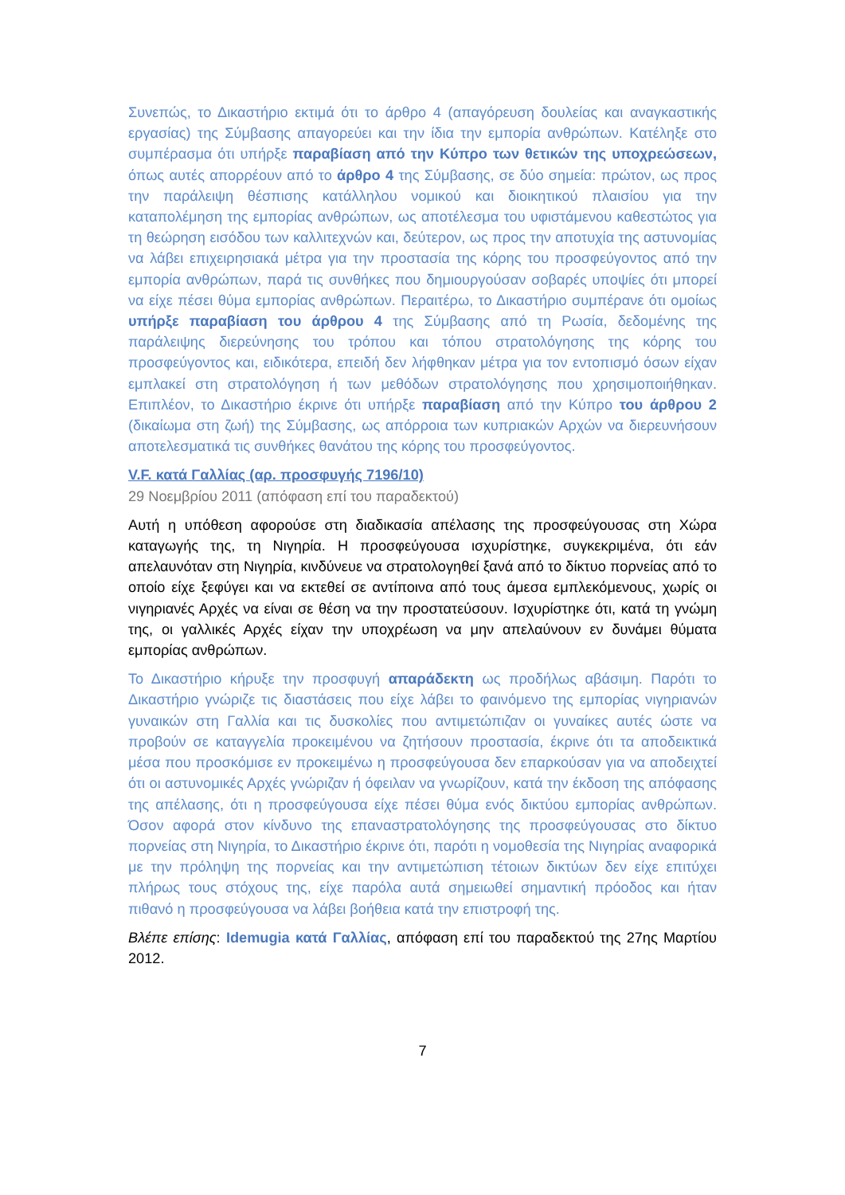Συνεπώς, το Δικαστήριο εκτιμά ότι το άρθρο 4 (απαγόρευση δουλείας και αναγκαστικής εργασίας) της Σύμβασης απαγορεύει και την ίδια την εμπορία ανθρώπων. Κατέληξε στο συμπέρασμα ότι υπήρξε παραβίαση από την Κύπρο των θετικών της υποχρεώσεων, όπως αυτές απορρέουν από το άρθρο 4 της Σύμβασης, σε δύο σημεία: πρώτον, ως προς την παράλειψη θέσπισης κατάλληλου νομικού και διοικητικού πλαισίου για την καταπολέμηση της εμπορίας ανθρώπων, ως αποτέλεσμα του υφιστάμενου καθεστώτος για τη θεώρηση εισόδου των καλλιτεχνών και, δεύτερον, ως προς την αποτυχία της αστυνομίας να λάβει επιχειρησιακά μέτρα για την προστασία της κόρης του προσφεύγοντος από την εμπορία ανθρώπων, παρά τις συνθήκες που δημιουργούσαν σοβαρές υποψίες ότι μπορεί να είχε πέσει θύμα εμπορίας ανθρώπων. Περαιτέρω, το Δικαστήριο συμπέρανε ότι ομοίως υπήρξε παραβίαση του άρθρου 4 της Σύμβασης από τη Ρωσία, δεδομένης της παράλειψης διερεύνησης του τρόπου και τόπου στρατολόγησης της κόρης του προσφεύγοντος και, ειδικότερα, επειδή δεν λήφθηκαν μέτρα για τον εντοπισμό όσων είχαν εμπλακεί στη στρατολόγηση ή των μεθόδων στρατολόγησης που χρησιμοποιήθηκαν. Επιπλέον, το Δικαστήριο έκρινε ότι υπήρξε παραβίαση από την Κύπρο του άρθρου 2 (δικαίωμα στη ζωή) της Σύμβασης, ως απόρροια των κυπριακών Αρχών να διερευνήσουν αποτελεσματικά τις συνθήκες θανάτου της κόρης του προσφεύγοντος.
V.F. κατά Γαλλίας (αρ. προσφυγής 7196/10)
29 Νοεμβρίου 2011 (απόφαση επί του παραδεκτού)
Αυτή η υπόθεση αφορούσε στη διαδικασία απέλασης της προσφεύγουσας στη Χώρα καταγωγής της, τη Νιγηρία. Η προσφεύγουσα ισχυρίστηκε, συγκεκριμένα, ότι εάν απελαυνόταν στη Νιγηρία, κινδύνευε να στρατολογηθεί ξανά από το δίκτυο πορνείας από το οποίο είχε ξεφύγει και να εκτεθεί σε αντίποινα από τους άμεσα εμπλεκόμενους, χωρίς οι νιγηριανές Αρχές να είναι σε θέση να την προστατεύσουν. Ισχυρίστηκε ότι, κατά τη γνώμη της, οι γαλλικές Αρχές είχαν την υποχρέωση να μην απελαύνουν εν δυνάμει θύματα εμπορίας ανθρώπων.
Το Δικαστήριο κήρυξε την προσφυγή απαράδεκτη ως προδήλως αβάσιμη. Παρότι το Δικαστήριο γνώριζε τις διαστάσεις που είχε λάβει το φαινόμενο της εμπορίας νιγηριανών γυναικών στη Γαλλία και τις δυσκολίες που αντιμετώπιζαν οι γυναίκες αυτές ώστε να προβούν σε καταγγελία προκειμένου να ζητήσουν προστασία, έκρινε ότι τα αποδεικτικά μέσα που προσκόμισε εν προκειμένω η προσφεύγουσα δεν επαρκούσαν για να αποδειχτεί ότι οι αστυνομικές Αρχές γνώριζαν ή όφειλαν να γνωρίζουν, κατά την έκδοση της απόφασης της απέλασης, ότι η προσφεύγουσα είχε πέσει θύμα ενός δικτύου εμπορίας ανθρώπων. Όσον αφορά στον κίνδυνο της επαναστρατολόγησης της προσφεύγουσας στο δίκτυο πορνείας στη Νιγηρία, το Δικαστήριο έκρινε ότι, παρότι η νομοθεσία της Νιγηρίας αναφορικά με την πρόληψη της πορνείας και την αντιμετώπιση τέτοιων δικτύων δεν είχε επιτύχει πλήρως τους στόχους της, είχε παρόλα αυτά σημειωθεί σημαντική πρόοδος και ήταν πιθανό η προσφεύγουσα να λάβει βοήθεια κατά την επιστροφή της.
Βλέπε επίσης: Idemugia κατά Γαλλίας, απόφαση επί του παραδεκτού της 27ης Μαρτίου 2012.
7